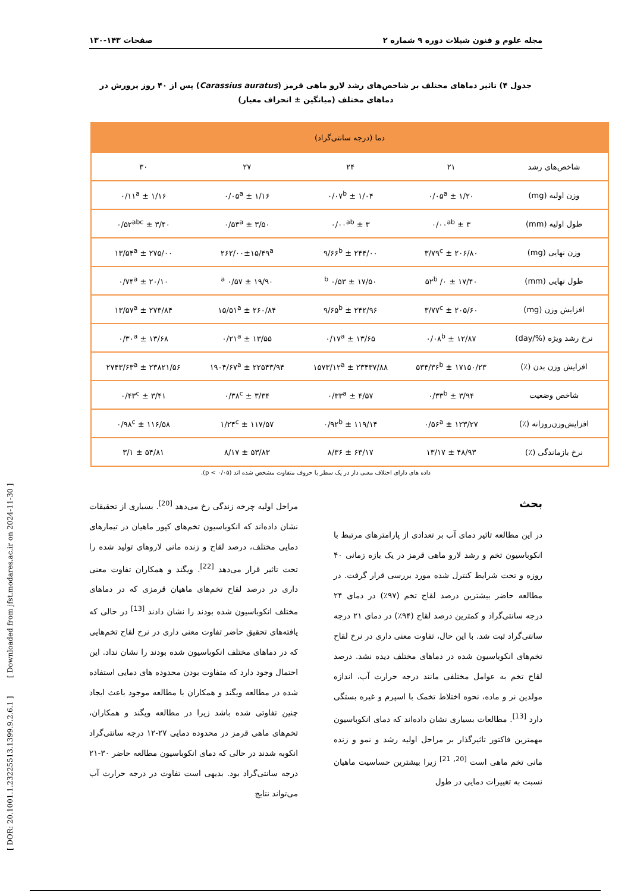مجله علوم و فنون شیلات دوره ۹ شماره ۲ صفحات ۱۴۳-۱۳۰
جدول ۴) تاثیر دماهای مختلف بر شاخص‌های رشد لارو ماهی قرمز (Carassius auratus) پس از ۴۰ روز پرورش در دماهای مختلف (میانگین ± انحراف معیار)
| دما (درجه سانتی‌گراد) | | | | |
| --- | --- | --- | --- | --- |
| شاخص‌های رشد | ۲۱ | ۲۴ | ۲۷ | ۳۰ |
| وزن اولیه (mg) | ۱/۲۰ ± ۰/۰۵<sup>a</sup> | ۱/۰۴ ± ۰/۰۷<sup>b</sup> | ۱/۱۶ ± ۰/۰۵<sup>a</sup> | ۱/۱۶ ± ۰/۱۱<sup>a</sup> |
| طول اولیه (mm) | ۳ ± ۰/۰۰<sup>ab</sup> | ۳ ± ۰/۰۰<sup>ab</sup> | ۳/۵۰ ± ۰/۵۳<sup>a</sup> | ۳/۴۰ ± ۰/۵۲<sup>abc</sup> |
| وزن نهایی (mg) | ۲۰۶/۸۰ ± ۳/۷۹<sup>c</sup> | ۲۴۴/۰۰ ± ۹/۶۶<sup>b</sup> | ۲۶۲/۰۰±۱۵/۴۹<sup>a</sup> | ۲۷۵/۰۰ ± ۱۳/۵۴<sup>a</sup> |
| طول نهایی (mm) | ۱۷/۴۰ ± ۰/ ۵۲<sup>b</sup> | ۱۷/۵۰ ± ۰/۵۳ <sup>b</sup> | ۱۹/۹۰ ± ۰/۵۷ <sup>a</sup> | ۲۰/۱۰ ± ۰/۷۴<sup>a</sup> |
| افزایش وزن (mg) | ۲۰۵/۶۰ ± ۳/۷۷<sup>c</sup> | ۲۴۲/۹۶ ± ۹/۶۵<sup>b</sup> | ۲۶۰/۸۴ ± ۱۵/۵۱<sup>a</sup> | ۲۷۳/۸۴ ± ۱۳/۵۷<sup>a</sup> |
| نرخ رشد ویژه (%/day) | ۱۲/۸۷ ± ۰/۰۸<sup>b</sup> | ۱۳/۶۵ ± ۰/۱۷<sup>a</sup> | ۱۳/۵۵ ± ۰/۲۱<sup>a</sup> | ۱۳/۶۸ ± ۰/۳۰<sup>a</sup> |
| افزایش وزن بدن (٪) | ۱۷۱۵۰/۲۳ ± ۵۳۴/۳۶<sup>b</sup> | ۲۳۴۳۷/۸۸ ± ۱۵۷۳/۱۲<sup>a</sup> | ۲۲۵۴۳/۹۴ ± ۱۹۰۴/۶۷<sup>a</sup> | ۲۳۸۲۱/۵۶ ± ۲۷۴۳/۶۳<sup>a</sup> |
| شاخص وضعیت | ۳/۹۴ ± ۰/۳۳<sup>b</sup> | ۴/۵۷ ± ۰/۳۳<sup>a</sup> | ۳/۳۴ ± ۰/۳۸<sup>c</sup> | ۳/۴۱ ± ۰/۴۳<sup>c</sup> |
| افزایش‌وزن‌روزانه (٪) | ۱۲۳/۲۷ ± ۰/۵۶<sup>a</sup> | ۱۱۹/۱۴ ± ۰/۹۲<sup>b</sup> | ۱۱۷/۵۷ ± ۱/۲۴<sup>c</sup> | ۱۱۶/۵۸ ± ۰/۹۸<sup>c</sup> |
| نرخ بازماندگی (٪) | ۴۸/۹۳ ± ۱۳/۱۷ | ۶۳/۱۷ ± ۸/۳۶ | ۵۳/۸۳ ± ۸/۱۷ | ۵۴/۸۱ ± ۳/۱ |
داده های دارای اختلاف معنی دار در یک سطر با حروف متفاوت مشخص شده اند (p < ۰/۰۵).
بحث
در این مطالعه تاثیر دمای آب بر تعدادی از پارامترهای مرتبط با انکوباسیون تخم و رشد لارو ماهی قرمز در یک بازه زمانی ۴۰ روزه و تحت شرایط کنترل شده مورد بررسی قرار گرفت. در مطالعه حاضر بیشترین درصد لقاح تخم (۹۷٪) در دمای ۲۴ درجه سانتی‌گراد و کمترین درصد لقاح (۹۴٪) در دمای ۲۱ درجه سانتی‌گراد ثبت شد. با این حال، تفاوت معنی داری در نرخ لقاح تخم‌های انکوباسیون شده در دماهای مختلف دیده نشد. درصد لقاح تخم به عوامل مختلفی مانند درجه حرارت آب، اندازه مولدین نر و ماده، نحوه اختلاط تخمک با اسپرم و غیره بستگی دارد <sup>[13]</sup>. مطالعات بسیاری نشان داده‌اند که دمای انکوباسیون مهمترین فاکتور تاثیرگذار بر مراحل اولیه رشد و نمو و زنده مانی تخم ماهی است <sup>[20, 21]</sup> زیرا بیشترین حساسیت ماهیان نسبت به تغییرات دمایی در طول
مراحل اولیه چرخه زندگی رخ می‌دهد <sup>[20]</sup>. بسیاری از تحقیقات نشان داده‌اند که انکوباسیون تخم‌های کپور ماهیان در تیمارهای دمایی مختلف، درصد لقاح و زنده مانی لاروهای تولید شده را تحت تاثیر قرار می‌دهد <sup>[22]</sup>. ویگند و همکاران تفاوت معنی داری در درصد لقاح تخم‌های ماهیان قرمزی که در دماهای مختلف انکوباسیون شده بودند را نشان دادند <sup>[13]</sup> در حالی که یافته‌های تحقیق حاضر تفاوت معنی داری در نرخ لقاح تخم‌هایی که در دماهای مختلف انکوباسیون شده بودند را نشان نداد. این احتمال وجود دارد که متفاوت بودن محدوده های دمایی استفاده شده در مطالعه ویگند و همکاران با مطالعه موجود باعث ایجاد چنین تفاوتی شده باشد زیرا در مطالعه ویگند و همکاران، تخم‌های ماهی قرمز در محدوده دمایی ۲۷-۱۲ درجه سانتی‌گراد انکوبه شدند در حالی که دمای انکوباسیون مطالعه حاضر ۳۰-۲۱ درجه سانتی‌گراد بود. بدیهی است تفاوت در درجه حرارت آب می‌تواند نتایج
[ DOR: 20.1001.1.23225513.1399.9.2.6.1 ] [ Downloaded from jfst.modares.ac.ir on 2024-11-30 ]